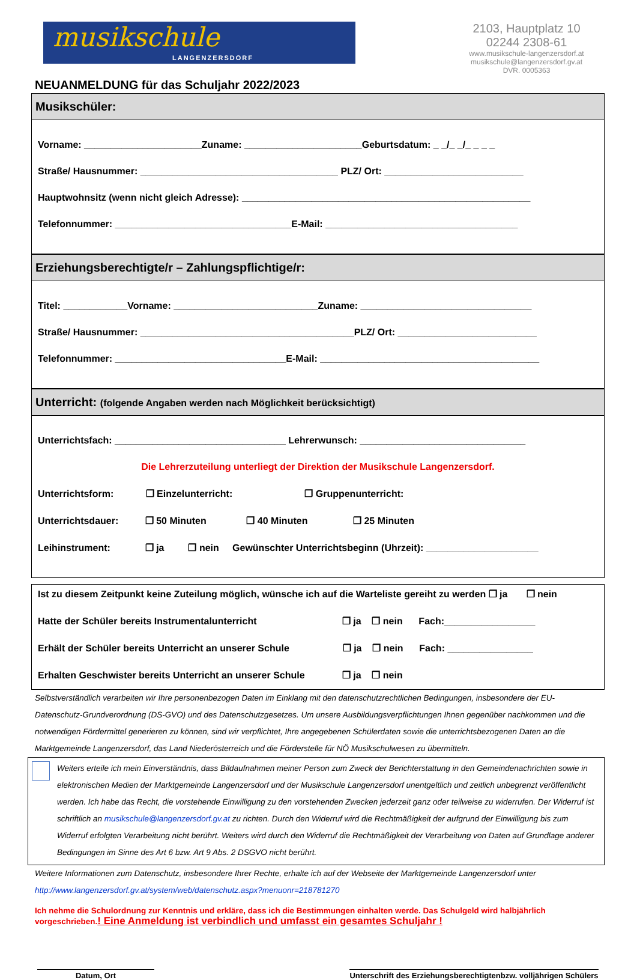musikschule
LANGENZERSDORF
2103, Hauptplatz 10
02244 2308-61
www.musikschule-langenzersdorf.at
musikschule@langenzersdorf.gv.at
DVR. 0005363
NEUANMELDUNG für das Schuljahr 2022/2023
Musikschüler:
Vorname: ______________________Zuname: ______________________Geburtsdatum: _ _/_ _/_ _ _ _
Straße/ Hausnummer: _____________________________________ PLZ/ Ort: __________________________
Hauptwohnsitz (wenn nicht gleich Adresse): ______________________________________________________
Telefonnummer: _________________________________E-Mail: ____________________________________
Erziehungsberechtigte/r – Zahlungspflichtige/r:
Titel: ____________Vorname: ___________________________Zuname: ________________________________
Straße/ Hausnummer: ________________________________________PLZ/ Ort: __________________________
Telefonnummer: ________________________________E-Mail: _________________________________________
Unterricht: (folgende Angaben werden nach Möglichkeit berücksichtigt)
Unterrichtsfach: ________________________________ Lehrerwunsch: _______________________________
Die Lehrerzuteilung unterliegt der Direktion der Musikschule Langenzersdorf.
Unterrichtsform: ❐ Einzelunterricht: ❐ Gruppenunterricht:
Unterrichtsdauer: ❐ 50 Minuten ❐ 40 Minuten ❐ 25 Minuten
Leihinstrument: ❐ ja ❐ nein Gewünschter Unterrichtsbeginn (Uhrzeit): _____________________
Ist zu diesem Zeitpunkt keine Zuteilung möglich, wünsche ich auf die Warteliste gereiht zu werden ❐ ja ❐ nein
Hatte der Schüler bereits Instrumentalunterricht ❐ ja ❐ nein Fach:_________________
Erhält der Schüler bereits Unterricht an unserer Schule ❐ ja ❐ nein Fach: ________________
Erhalten Geschwister bereits Unterricht an unserer Schule ❐ ja ❐ nein
Selbstverständlich verarbeiten wir Ihre personenbezogen Daten im Einklang mit den datenschutzrechtlichen Bedingungen, insbesondere der EU-Datenschutz-Grundverordnung (DS-GVO) und des Datenschutzgesetzes. Um unsere Ausbildungsverpflichtungen Ihnen gegenüber nachkommen und die notwendigen Fördermittel generieren zu können, sind wir verpflichtet, Ihre angegebenen Schülerdaten sowie die unterrichtsbezogenen Daten an die Marktgemeinde Langenzersdorf, das Land Niederösterreich und die Förderstelle für NÖ Musikschulwesen zu übermitteln.
Weiters erteile ich mein Einverständnis, dass Bildaufnahmen meiner Person zum Zweck der Berichterstattung in den Gemeindenachrichten sowie in elektronischen Medien der Marktgemeinde Langenzersdorf und der Musikschule Langenzersdorf unentgeltlich und zeitlich unbegrenzt veröffentlicht werden. Ich habe das Recht, die vorstehende Einwilligung zu den vorstehenden Zwecken jederzeit ganz oder teilweise zu widerrufen. Der Widerruf ist schriftlich an musikschule@langenzersdorf.gv.at zu richten. Durch den Widerruf wird die Rechtmäßigkeit der aufgrund der Einwilligung bis zum Widerruf erfolgten Verarbeitung nicht berührt. Weiters wird durch den Widerruf die Rechtmäßigkeit der Verarbeitung von Daten auf Grundlage anderer Bedingungen im Sinne des Art 6 bzw. Art 9 Abs. 2 DSGVO nicht berührt.
Weitere Informationen zum Datenschutz, insbesondere Ihrer Rechte, erhalte ich auf der Webseite der Marktgemeinde Langenzersdorf unter
http://www.langenzersdorf.gv.at/system/web/datenschutz.aspx?menuonr=218781270
Ich nehme die Schulordnung zur Kenntnis und erkläre, dass ich die Bestimmungen einhalten werde. Das Schulgeld wird halbjährlich vorgeschrieben.! Eine Anmeldung ist verbindlich und umfasst ein gesamtes Schuljahr !
Datum, Ort Unterschrift des Erziehungsberechtigtenbzw. volljährigen Schülers